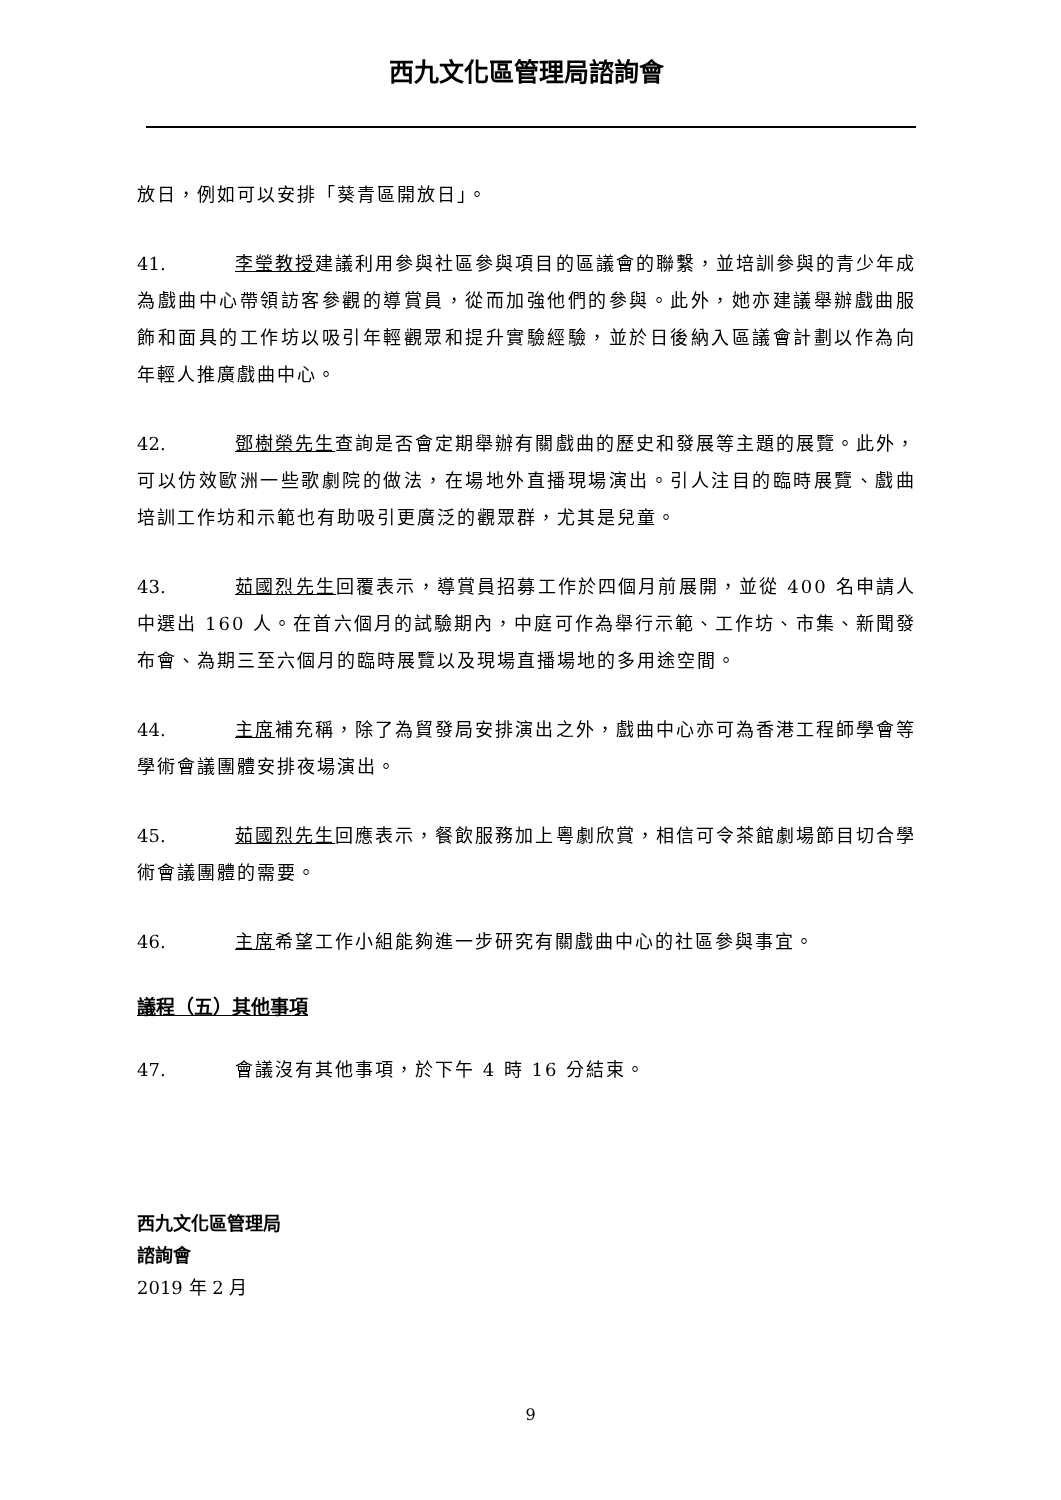西九文化區管理局諮詢會
放日，例如可以安排「葵青區開放日」。
41. 李瑩教授建議利用參與社區參與項目的區議會的聯繫，並培訓參與的青少年成為戲曲中心帶領訪客參觀的導賞員，從而加強他們的參與。此外，她亦建議舉辦戲曲服飾和面具的工作坊以吸引年輕觀眾和提升實驗經驗，並於日後納入區議會計劃以作為向年輕人推廣戲曲中心。
42. 鄧樹榮先生查詢是否會定期舉辦有關戲曲的歷史和發展等主題的展覽。此外，可以仿效歐洲一些歌劇院的做法，在場地外直播現場演出。引人注目的臨時展覽、戲曲培訓工作坊和示範也有助吸引更廣泛的觀眾群，尤其是兒童。
43. 茹國烈先生回覆表示，導賞員招募工作於四個月前展開，並從 400 名申請人中選出 160 人。在首六個月的試驗期內，中庭可作為舉行示範、工作坊、市集、新聞發布會、為期三至六個月的臨時展覽以及現場直播場地的多用途空間。
44. 主席補充稱，除了為貿發局安排演出之外，戲曲中心亦可為香港工程師學會等學術會議團體安排夜場演出。
45. 茹國烈先生回應表示，餐飲服務加上粵劇欣賞，相信可令茶館劇場節目切合學術會議團體的需要。
46. 主席希望工作小組能夠進一步研究有關戲曲中心的社區參與事宜。
議程（五）其他事項
47. 會議沒有其他事項，於下午 4 時 16 分結束。
西九文化區管理局
諮詢會
2019 年 2 月
9